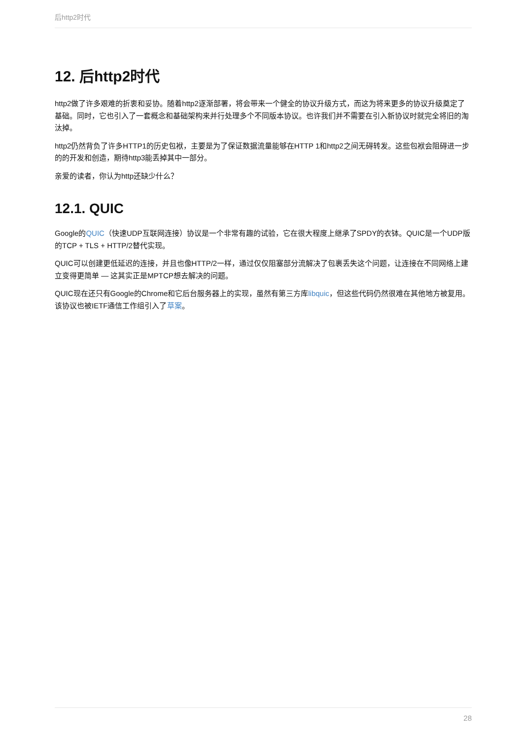后http2时代
12. 后http2时代
http2做了许多艰难的折衷和妥协。随着http2逐渐部署，将会带来一个健全的协议升级方式，而这为将来更多的协议升级奠定了基础。同时，它也引入了一套概念和基础架构来并行处理多个不同版本协议。也许我们并不需要在引入新协议时就完全将旧的淘汰掉。
http2仍然背负了许多HTTP1的历史包袱，主要是为了保证数据流量能够在HTTP 1和http2之间无碍转发。这些包袱会阻碍进一步的的开发和创造，期待http3能丢掉其中一部分。
亲爱的读者，你认为http还缺少什么？
12.1. QUIC
Google的QUIC（快速UDP互联网连接）协议是一个非常有趣的试验，它在很大程度上继承了SPDY的衣钵。QUIC是一个UDP版的TCP + TLS + HTTP/2替代实现。
QUIC可以创建更低延迟的连接，并且也像HTTP/2一样，通过仅仅阻塞部分流解决了包裹丢失这个问题，让连接在不同网络上建立变得更简单 — 这其实正是MPTCP想去解决的问题。
QUIC现在还只有Google的Chrome和它后台服务器上的实现，虽然有第三方库libquic，但这些代码仍然很难在其他地方被复用。该协议也被IETF通信工作组引入了草案。
28